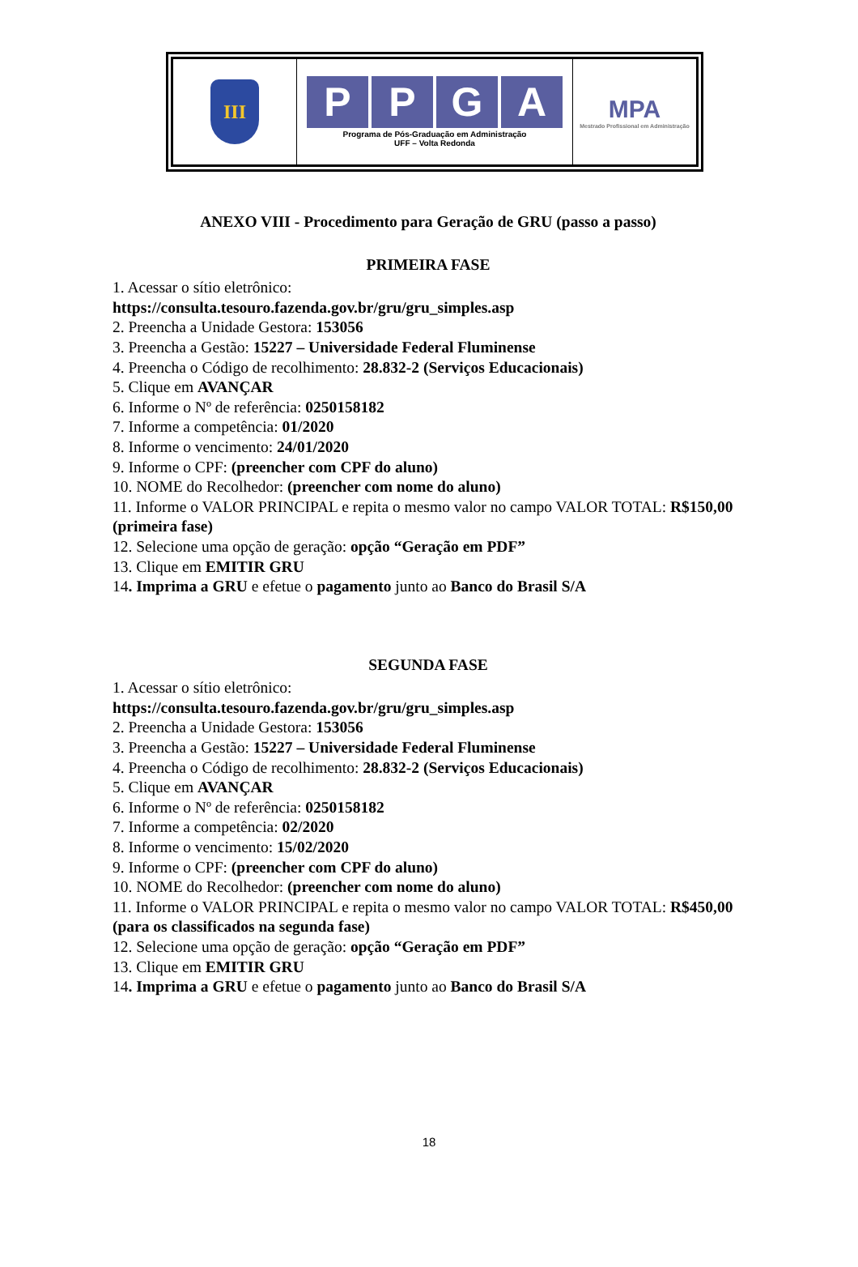| III | P P G A Programa de Pós-Graduação em Administração UFF – Volta Redonda | MPA Mestrado Profissional em Administração |
ANEXO VIII - Procedimento para Geração de GRU (passo a passo)
PRIMEIRA FASE
1. Acessar o sítio eletrônico:
https://consulta.tesouro.fazenda.gov.br/gru/gru_simples.asp
2. Preencha a Unidade Gestora: 153056
3. Preencha a Gestão: 15227 – Universidade Federal Fluminense
4. Preencha o Código de recolhimento: 28.832-2 (Serviços Educacionais)
5. Clique em AVANÇAR
6. Informe o Nº de referência: 0250158182
7. Informe a competência: 01/2020
8. Informe o vencimento: 24/01/2020
9. Informe o CPF: (preencher com CPF do aluno)
10. NOME do Recolhedor: (preencher com nome do aluno)
11. Informe o VALOR PRINCIPAL e repita o mesmo valor no campo VALOR TOTAL: R$150,00 (primeira fase)
12. Selecione uma opção de geração: opção “Geração em PDF”
13. Clique em EMITIR GRU
14. Imprima a GRU e efetue o pagamento junto ao Banco do Brasil S/A
SEGUNDA FASE
1. Acessar o sítio eletrônico:
https://consulta.tesouro.fazenda.gov.br/gru/gru_simples.asp
2. Preencha a Unidade Gestora: 153056
3. Preencha a Gestão: 15227 – Universidade Federal Fluminense
4. Preencha o Código de recolhimento: 28.832-2 (Serviços Educacionais)
5. Clique em AVANÇAR
6. Informe o Nº de referência: 0250158182
7. Informe a competência: 02/2020
8. Informe o vencimento: 15/02/2020
9. Informe o CPF: (preencher com CPF do aluno)
10. NOME do Recolhedor: (preencher com nome do aluno)
11. Informe o VALOR PRINCIPAL e repita o mesmo valor no campo VALOR TOTAL: R$450,00 (para os classificados na segunda fase)
12. Selecione uma opção de geração: opção “Geração em PDF”
13. Clique em EMITIR GRU
14. Imprima a GRU e efetue o pagamento junto ao Banco do Brasil S/A
18